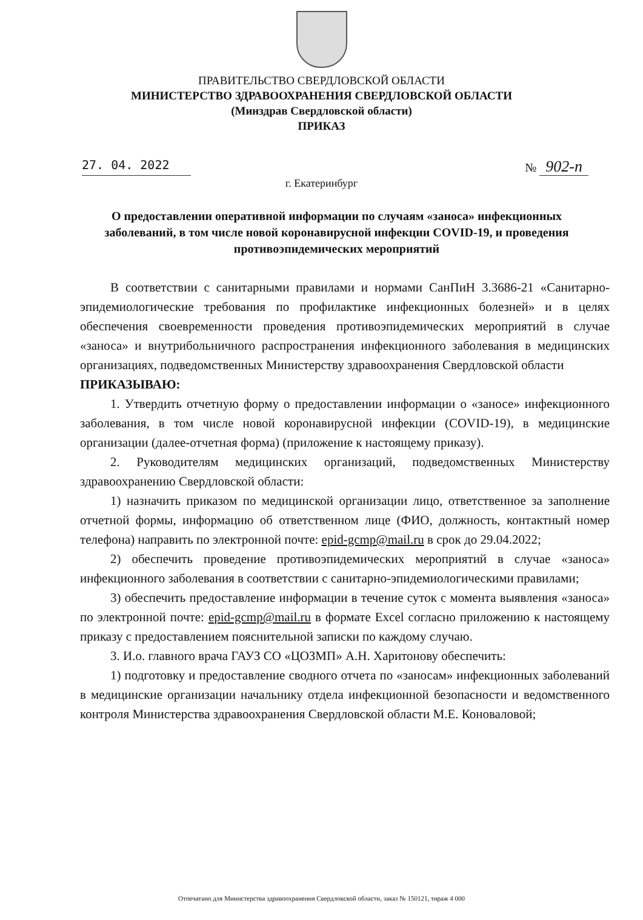ПРАВИТЕЛЬСТВО СВЕРДЛОВСКОЙ ОБЛАСТИ
МИНИСТЕРСТВО ЗДРАВООХРАНЕНИЯ СВЕРДЛОВСКОЙ ОБЛАСТИ
(Минздрав Свердловской области)
ПРИКАЗ
27. 04. 2022 № 902-п
г. Екатеринбург
О предоставлении оперативной информации по случаям «заноса» инфекционных заболеваний, в том числе новой коронавирусной инфекции COVID-19, и проведения противоэпидемических мероприятий
В соответствии с санитарными правилами и нормами СанПиН 3.3686-21 «Санитарно-эпидемиологические требования по профилактике инфекционных болезней» и в целях обеспечения своевременности проведения противоэпидемических мероприятий в случае «заноса» и внутрибольничного распространения инфекционного заболевания в медицинских организациях, подведомственных Министерству здравоохранения Свердловской области
ПРИКАЗЫВАЮ:
1. Утвердить отчетную форму о предоставлении информации о «заносе» инфекционного заболевания, в том числе новой коронавирусной инфекции (COVID-19), в медицинские организации (далее-отчетная форма) (приложение к настоящему приказу).
2. Руководителям медицинских организаций, подведомственных Министерству здравоохранению Свердловской области:
1) назначить приказом по медицинской организации лицо, ответственное за заполнение отчетной формы, информацию об ответственном лице (ФИО, должность, контактный номер телефона) направить по электронной почте: epid-gcmp@mail.ru в срок до 29.04.2022;
2) обеспечить проведение противоэпидемических мероприятий в случае «заноса» инфекционного заболевания в соответствии с санитарно-эпидемиологическими правилами;
3) обеспечить предоставление информации в течение суток с момента выявления «заноса» по электронной почте: epid-gcmp@mail.ru в формате Excel согласно приложению к настоящему приказу с предоставлением пояснительной записки по каждому случаю.
3. И.о. главного врача ГАУЗ СО «ЦОЗМП» А.Н. Харитонову обеспечить:
1) подготовку и предоставление сводного отчета по «заносам» инфекционных заболеваний в медицинские организации начальнику отдела инфекционной безопасности и ведомственного контроля Министерства здравоохранения Свердловской области М.Е. Коноваловой;
Отпечатано для Министерства здравоохранения Свердловской области, заказ № 150121, тираж 4 000